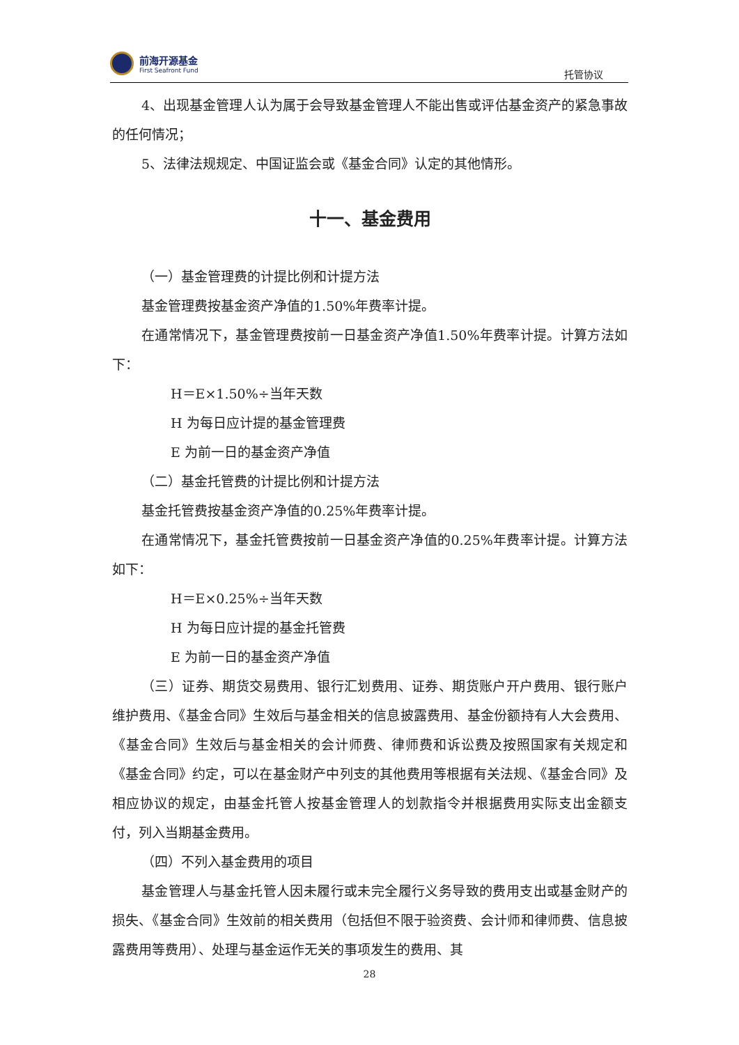前海开源基金
First Seafront Fund
托管协议
4、出现基金管理人认为属于会导致基金管理人不能出售或评估基金资产的紧急事故的任何情况；
5、法律法规规定、中国证监会或《基金合同》认定的其他情形。
十一、基金费用
（一）基金管理费的计提比例和计提方法
基金管理费按基金资产净值的1.50%年费率计提。
在通常情况下，基金管理费按前一日基金资产净值1.50%年费率计提。计算方法如下：
H＝E×1.50%÷当年天数
H 为每日应计提的基金管理费
E 为前一日的基金资产净值
（二）基金托管费的计提比例和计提方法
基金托管费按基金资产净值的0.25%年费率计提。
在通常情况下，基金托管费按前一日基金资产净值的0.25%年费率计提。计算方法如下：
H＝E×0.25%÷当年天数
H 为每日应计提的基金托管费
E 为前一日的基金资产净值
（三）证券、期货交易费用、银行汇划费用、证券、期货账户开户费用、银行账户维护费用、《基金合同》生效后与基金相关的信息披露费用、基金份额持有人大会费用、《基金合同》生效后与基金相关的会计师费、律师费和诉讼费及按照国家有关规定和《基金合同》约定，可以在基金财产中列支的其他费用等根据有关法规、《基金合同》及相应协议的规定，由基金托管人按基金管理人的划款指令并根据费用实际支出金额支付，列入当期基金费用。
（四）不列入基金费用的项目
基金管理人与基金托管人因未履行或未完全履行义务导致的费用支出或基金财产的损失、《基金合同》生效前的相关费用（包括但不限于验资费、会计师和律师费、信息披露费用等费用）、处理与基金运作无关的事项发生的费用、其
28